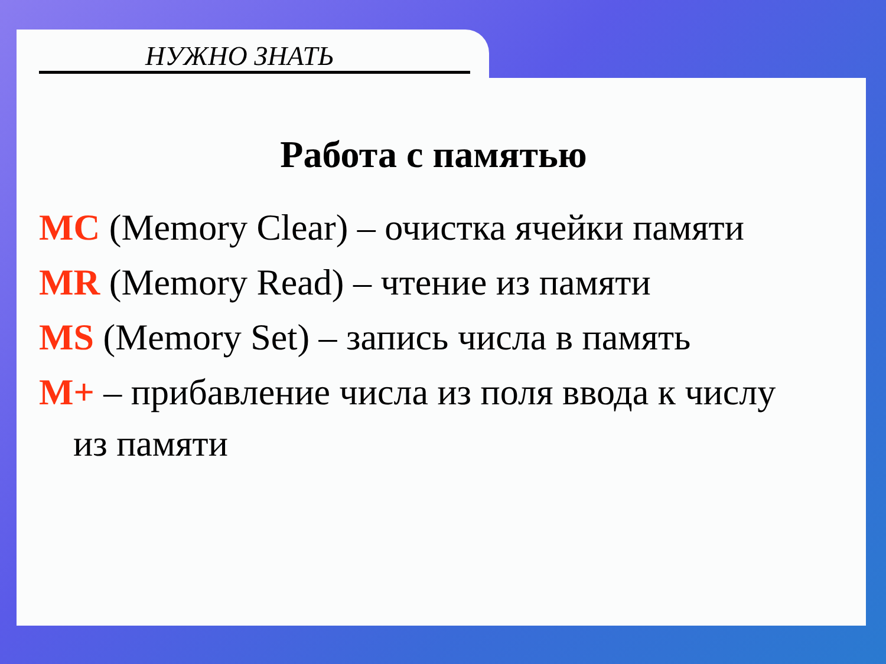НУЖНО ЗНАТЬ
Работа с памятью
MC (Memory Clear) – очистка ячейки памяти
MR (Memory Read) – чтение из памяти
MS (Memory Set) – запись числа в память
M+ – прибавление числа из поля ввода к числу
из памяти